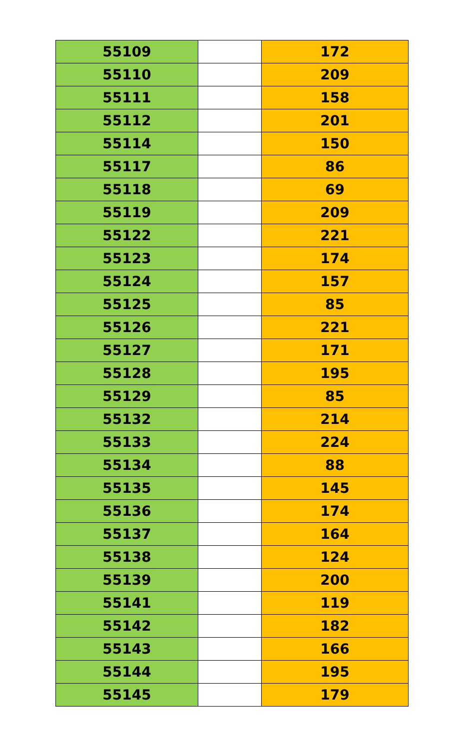| 55109 | | 172 |
| 55110 | | 209 |
| 55111 | | 158 |
| 55112 | | 201 |
| 55114 | | 150 |
| 55117 | | 86 |
| 55118 | | 69 |
| 55119 | | 209 |
| 55122 | | 221 |
| 55123 | | 174 |
| 55124 | | 157 |
| 55125 | | 85 |
| 55126 | | 221 |
| 55127 | | 171 |
| 55128 | | 195 |
| 55129 | | 85 |
| 55132 | | 214 |
| 55133 | | 224 |
| 55134 | | 88 |
| 55135 | | 145 |
| 55136 | | 174 |
| 55137 | | 164 |
| 55138 | | 124 |
| 55139 | | 200 |
| 55141 | | 119 |
| 55142 | | 182 |
| 55143 | | 166 |
| 55144 | | 195 |
| 55145 | | 179 |